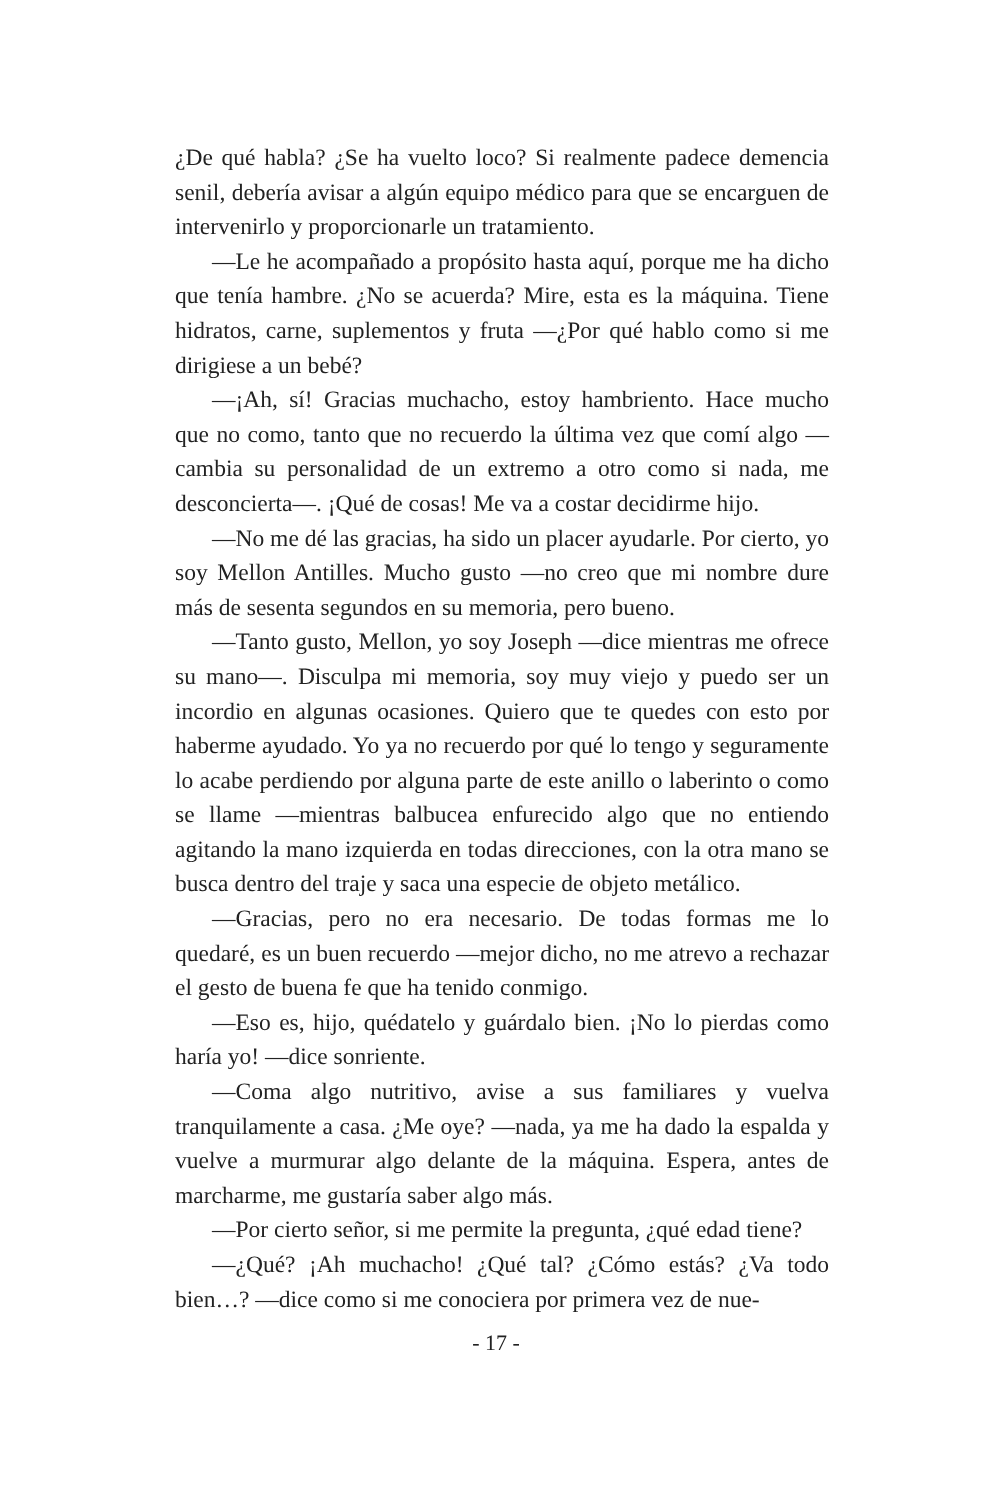¿De qué habla? ¿Se ha vuelto loco? Si realmente padece demencia senil, debería avisar a algún equipo médico para que se encarguen de intervenirlo y proporcionarle un tratamiento.
—Le he acompañado a propósito hasta aquí, porque me ha dicho que tenía hambre. ¿No se acuerda? Mire, esta es la máquina. Tiene hidratos, carne, suplementos y fruta —¿Por qué hablo como si me dirigiese a un bebé?
—¡Ah, sí! Gracias muchacho, estoy hambriento. Hace mucho que no como, tanto que no recuerdo la última vez que comí algo —cambia su personalidad de un extremo a otro como si nada, me desconcierta—. ¡Qué de cosas! Me va a costar decidirme hijo.
—No me dé las gracias, ha sido un placer ayudarle. Por cierto, yo soy Mellon Antilles. Mucho gusto —no creo que mi nombre dure más de sesenta segundos en su memoria, pero bueno.
—Tanto gusto, Mellon, yo soy Joseph —dice mientras me ofrece su mano—. Disculpa mi memoria, soy muy viejo y puedo ser un incordio en algunas ocasiones. Quiero que te quedes con esto por haberme ayudado. Yo ya no recuerdo por qué lo tengo y seguramente lo acabe perdiendo por alguna parte de este anillo o laberinto o como se llame —mientras balbucea enfurecido algo que no entiendo agitando la mano izquierda en todas direcciones, con la otra mano se busca dentro del traje y saca una especie de objeto metálico.
—Gracias, pero no era necesario. De todas formas me lo quedaré, es un buen recuerdo —mejor dicho, no me atrevo a rechazar el gesto de buena fe que ha tenido conmigo.
—Eso es, hijo, quédatelo y guárdalo bien. ¡No lo pierdas como haría yo! —dice sonriente.
—Coma algo nutritivo, avise a sus familiares y vuelva tranquilamente a casa. ¿Me oye? —nada, ya me ha dado la espalda y vuelve a murmurar algo delante de la máquina. Espera, antes de marcharme, me gustaría saber algo más.
—Por cierto señor, si me permite la pregunta, ¿qué edad tiene?
—¿Qué? ¡Ah muchacho! ¿Qué tal? ¿Cómo estás? ¿Va todo bien…? —dice como si me conociera por primera vez de nue-
- 17 -